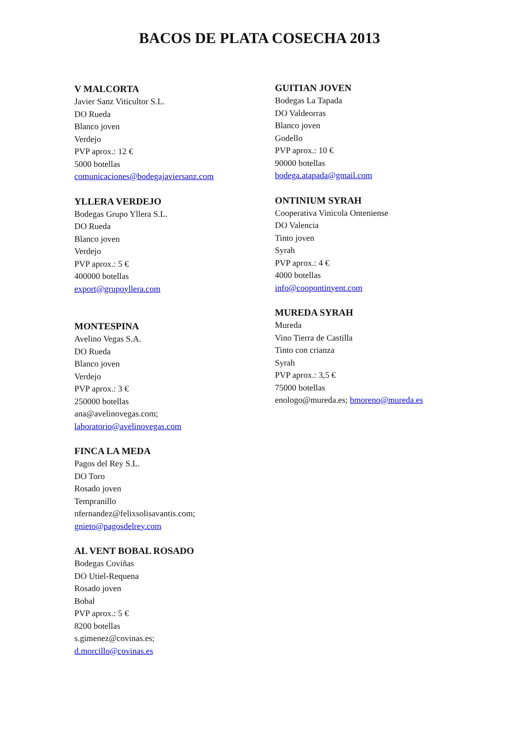BACOS DE PLATA COSECHA 2013
V MALCORTA
Javier Sanz Viticultor S.L.
DO Rueda
Blanco joven
Verdejo
PVP aprox.: 12 €
5000 botellas
comunicaciones@bodegajaviersanz.com
YLLERA VERDEJO
Bodegas Grupo Yllera S.L.
DO Rueda
Blanco joven
Verdejo
PVP aprox.: 5 €
400000 botellas
export@grupoyllera.com
MONTESPINA
Avelino Vegas S.A.
DO Rueda
Blanco joven
Verdejo
PVP aprox.: 3 €
250000 botellas
ana@avelinovegas.com;
laboratorio@avelinovegas.com
FINCA LA MEDA
Pagos del Rey S.L.
DO Toro
Rosado joven
Tempranillo
nfernandez@felixsolisavantis.com;
gnieto@pagosdelrey.com
AL VENT BOBAL ROSADO
Bodegas Coviñas
DO Utiel-Requena
Rosado joven
Bobal
PVP aprox.: 5 €
8200 botellas
s.gimenez@covinas.es;
d.morcillo@covinas.es
GUITIAN JOVEN
Bodegas La Tapada
DO Valdeorras
Blanco joven
Godello
PVP aprox.: 10 €
90000 botellas
bodega.atapada@gmail.com
ONTINIUM SYRAH
Cooperativa Vinicola Onteniense
DO Valencia
Tinto joven
Syrah
PVP aprox.: 4 €
4000 botellas
info@coopontinyent.com
MUREDA SYRAH
Mureda
Vino Tierra de Castilla
Tinto con crianza
Syrah
PVP aprox.: 3,5 €
75000 botellas
enologo@mureda.es; bmoreno@mureda.es